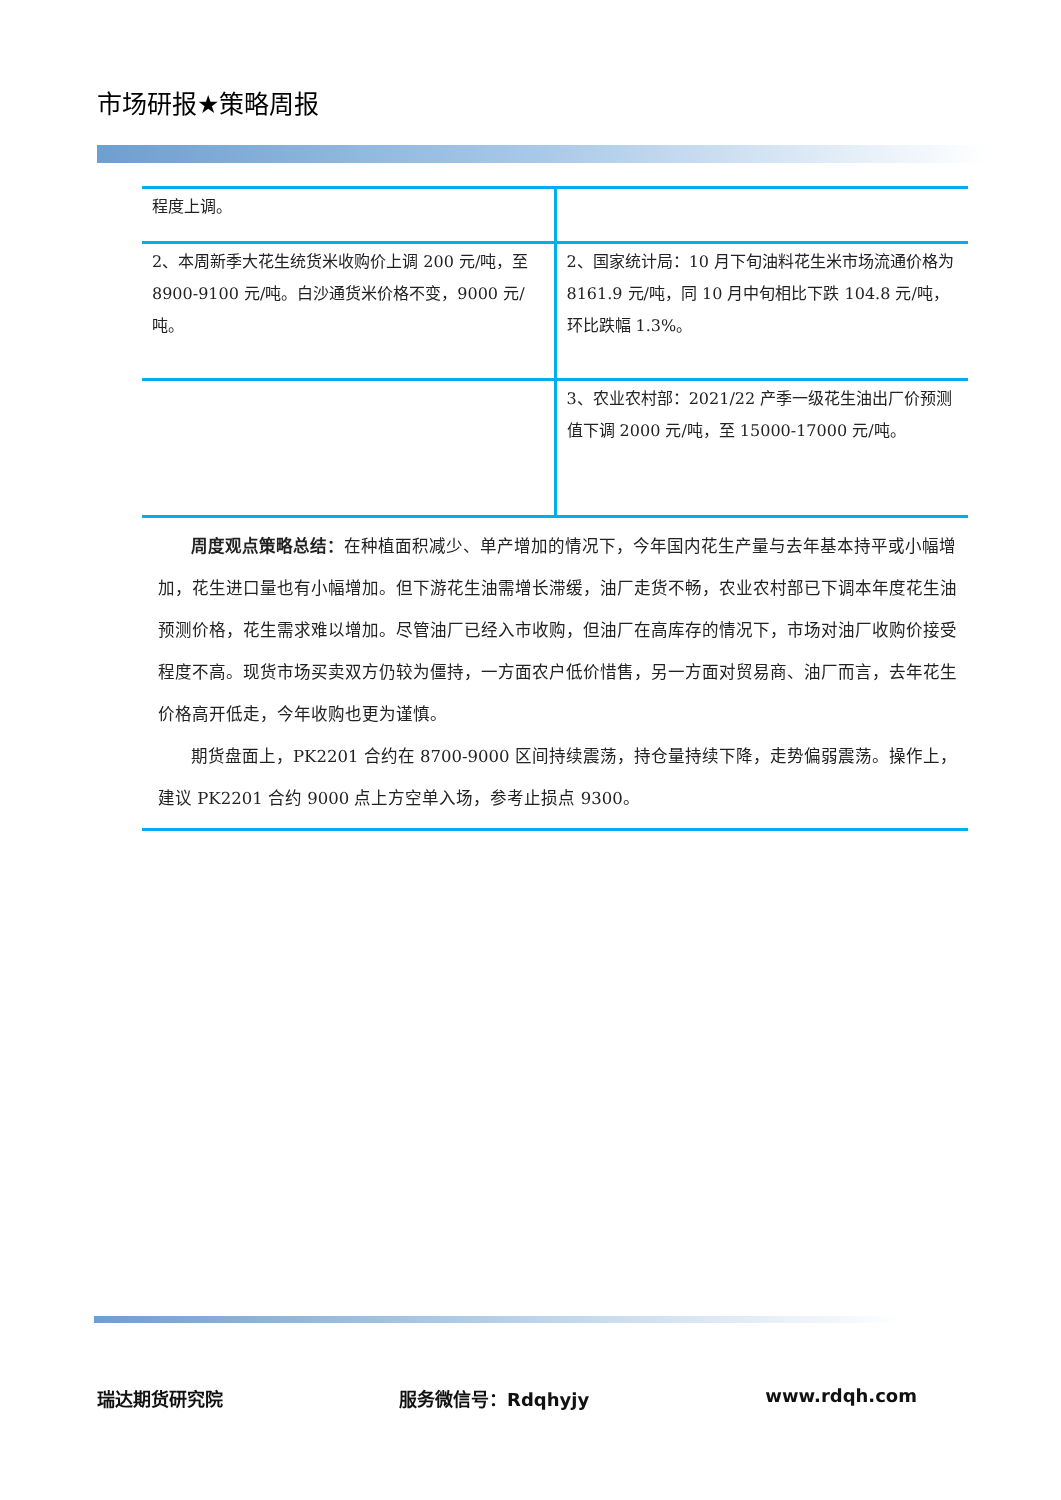市场研报★策略周报
| 程度上调。 | |
| 2、本周新季大花生统货米收购价上调 200 元/吨，至 8900-9100 元/吨。白沙通货米价格不变，9000 元/吨。 | 2、国家统计局：10 月下旬油料花生米市场流通价格为 8161.9 元/吨，同 10 月中旬相比下跌 104.8 元/吨，环比跌幅 1.3%。 |
| | 3、农业农村部：2021/22 产季一级花生油出厂价预测值下调 2000 元/吨，至 15000-17000 元/吨。 |
周度观点策略总结：在种植面积减少、单产增加的情况下，今年国内花生产量与去年基本持平或小幅增加，花生进口量也有小幅增加。但下游花生油需增长滞缓，油厂走货不畅，农业农村部已下调本年度花生油预测价格，花生需求难以增加。尽管油厂已经入市收购，但油厂在高库存的情况下，市场对油厂收购价接受程度不高。现货市场买卖双方仍较为僵持，一方面农户低价惜售，另一方面对贸易商、油厂而言，去年花生价格高开低走，今年收购也更为谨慎。
期货盘面上，PK2201 合约在 8700-9000 区间持续震荡，持仓量持续下降，走势偏弱震荡。操作上，建议 PK2201 合约 9000 点上方空单入场，参考止损点 9300。
瑞达期货研究院 服务微信号：Rdqhyjy www.rdqh.com